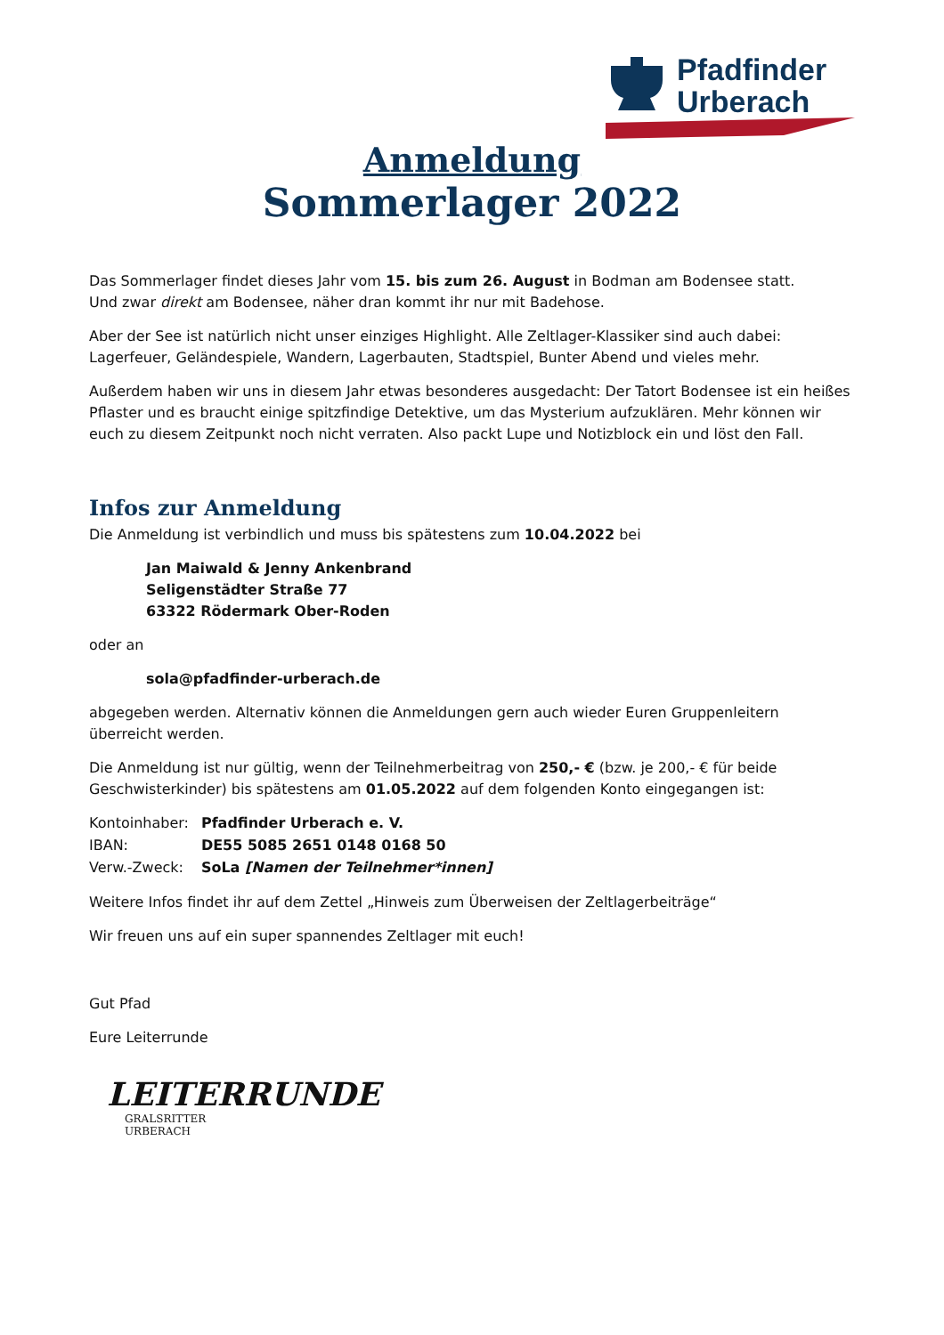Pfadfinder
Urberach
Anmeldung
Sommerlager 2022
Das Sommerlager findet dieses Jahr vom 15. bis zum 26. August in Bodman am Bodensee statt.
Und zwar direkt am Bodensee, näher dran kommt ihr nur mit Badehose.
Aber der See ist natürlich nicht unser einziges Highlight. Alle Zeltlager-Klassiker sind auch dabei: Lagerfeuer, Geländespiele, Wandern, Lagerbauten, Stadtspiel, Bunter Abend und vieles mehr.
Außerdem haben wir uns in diesem Jahr etwas besonderes ausgedacht: Der Tatort Bodensee ist ein heißes Pflaster und es braucht einige spitzfindige Detektive, um das Mysterium aufzuklären. Mehr können wir euch zu diesem Zeitpunkt noch nicht verraten. Also packt Lupe und Notizblock ein und löst den Fall.
Infos zur Anmeldung
Die Anmeldung ist verbindlich und muss bis spätestens zum 10.04.2022 bei
Jan Maiwald & Jenny Ankenbrand
Seligenstädter Straße 77
63322 Rödermark Ober-Roden
oder an
sola@pfadfinder-urberach.de
abgegeben werden. Alternativ können die Anmeldungen gern auch wieder Euren Gruppenleitern überreicht werden.
Die Anmeldung ist nur gültig, wenn der Teilnehmerbeitrag von 250,- € (bzw. je 200,- € für beide Geschwisterkinder) bis spätestens am 01.05.2022 auf dem folgenden Konto eingegangen ist:
| Kontoinhaber: | Pfadfinder Urberach e. V. |
| IBAN: | DE55 5085 2651 0148 0168 50 |
| Verw.-Zweck: | SoLa [Namen der Teilnehmer*innen] |
Weitere Infos findet ihr auf dem Zettel „Hinweis zum Überweisen der Zeltlagerbeiträge“
Wir freuen uns auf ein super spannendes Zeltlager mit euch!
Gut Pfad
Eure Leiterrunde
LEITERRUNDE
GRALSRITTER URBERACH